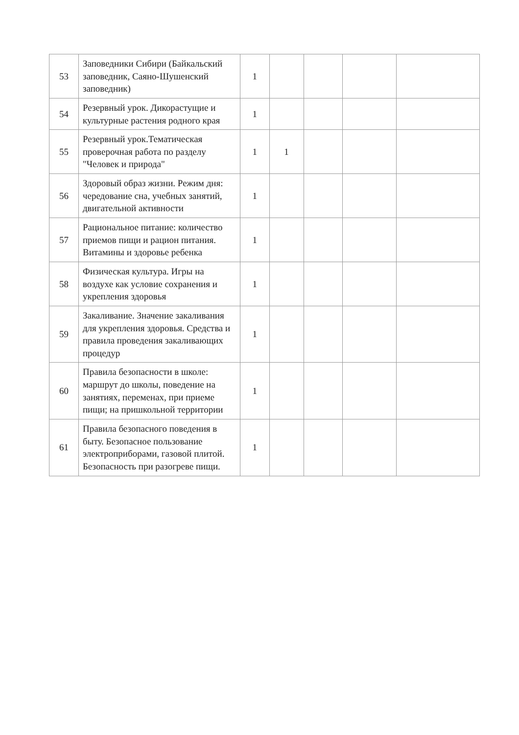| 53 | Заповедники Сибири (Байкальский заповедник, Саяно-Шушенский заповедник) | 1 | | | | |
| 54 | Резервный урок. Дикорастущие и культурные растения родного края | 1 | | | | |
| 55 | Резервный урок.Тематическая проверочная работа по разделу "Человек и природа" | 1 | 1 | | | |
| 56 | Здоровый образ жизни. Режим дня: чередование сна, учебных занятий, двигательной активности | 1 | | | | |
| 57 | Рациональное питание: количество приемов пищи и рацион питания. Витамины и здоровье ребенка | 1 | | | | |
| 58 | Физическая культура. Игры на воздухе как условие сохранения и укрепления здоровья | 1 | | | | |
| 59 | Закаливание. Значение закаливания для укрепления здоровья. Средства и правила проведения закаливающих процедур | 1 | | | | |
| 60 | Правила безопасности в школе: маршрут до школы, поведение на занятиях, переменах, при приеме пищи; на пришкольной территории | 1 | | | | |
| 61 | Правила безопасного поведения в быту. Безопасное пользование электроприборами, газовой плитой. Безопасность при разогреве пищи. | 1 | | | | |